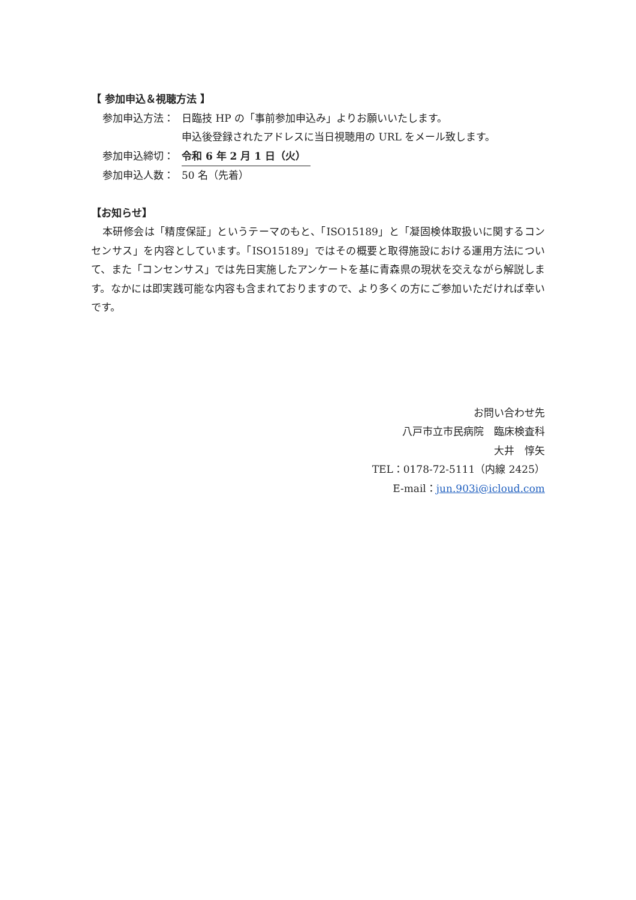【 参加申込＆視聴方法 】
参加申込方法： 日臨技 HP の「事前参加申込み」よりお願いいたします。
申込後登録されたアドレスに当日視聴用の URL をメール致します。
参加申込締切： 令和 6 年 2 月 1 日（火）
参加申込人数： 50 名（先着）
【お知らせ】
本研修会は「精度保証」というテーマのもと、「ISO15189」と「凝固検体取扱いに関するコンセンサス」を内容としています。「ISO15189」ではその概要と取得施設における運用方法について、また「コンセンサス」では先日実施したアンケートを基に青森県の現状を交えながら解説します。なかには即実践可能な内容も含まれておりますので、より多くの方にご参加いただければ幸いです。
お問い合わせ先
八戸市立市民病院　臨床検査科
大井　惇矢
TEL：0178-72-5111（内線 2425）
E-mail：jun.903i@icloud.com